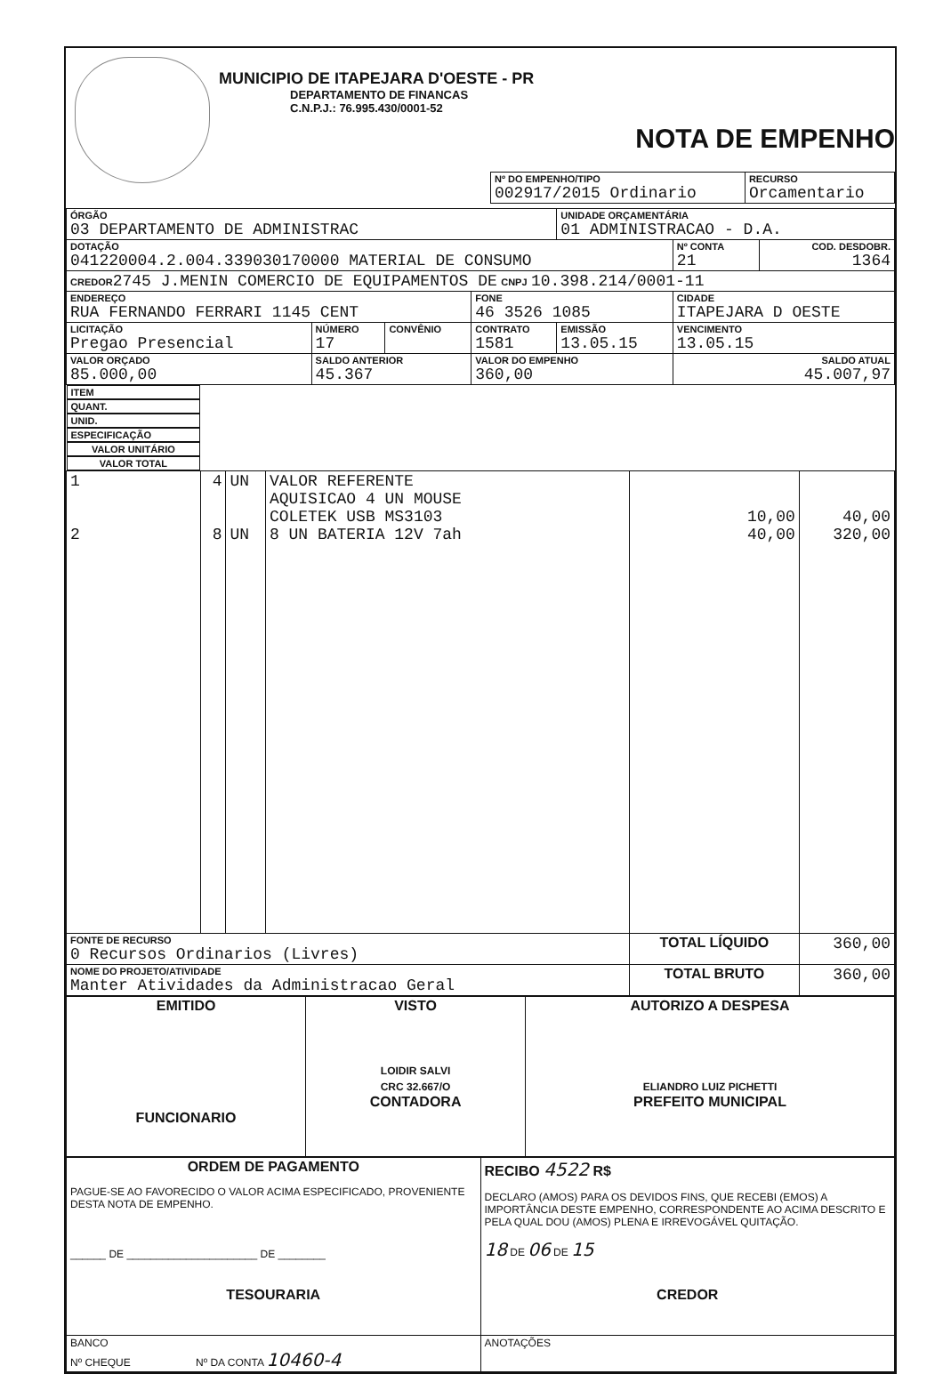MUNICIPIO DE ITAPEJARA D'OESTE - PR
DEPARTAMENTO DE FINANCAS
C.N.P.J.: 76.995.430/0001-52
NOTA DE EMPENHO
| Nº DO EMPENHO/TIPO 002917/2015 Ordinario | RECURSO Orcamentario |
| ÓRGÃO 03 DEPARTAMENTO DE ADMINISTRAC | | | | UNIDADE ORÇAMENTÁRIA 01 ADMINISTRACAO - D.A. | | |
| DOTAÇÃO 041220004.2.004.339030170000 MATERIAL DE CONSUMO | | | | | Nº CONTA 21 | COD. DESDOBR. 1364 |
| CREDOR 2745 J.MENIN COMERCIO DE EQUIPAMENTOS DE CNPJ 10.398.214/0001-11 | | | | | | |
| ENDEREÇO RUA FERNANDO FERRARI 1145 CENT | | | FONE 46 3526 1085 | | CIDADE ITAPEJARA D OESTE | |
| LICITAÇÃO Pregao Presencial | NÚMERO 17 | CONVÊNIO | CONTRATO 1581 | EMISSÃO 13.05.15 | VENCIMENTO 13.05.15 | |
| VALOR ORÇADO 85.000,00 | SALDO ANTERIOR 45.367 | | VALOR DO EMPENHO 360,00 | | SALDO ATUAL 45.007,97 | |
| ITEM | QUANT. | UNID. | ESPECIFICAÇÃO | VALOR UNITÁRIO | VALOR TOTAL |
| --- | --- | --- | --- | --- | --- |
| 1 2 | 4 8 | UN UN | VALOR REFERENTE AQUISICAO 4 UN MOUSE COLETEK USB MS3103 8 UN BATERIA 12V 7ah | 10,00 40,00 | 40,00 320,00 |
| FONTE DE RECURSO 0 Recursos Ordinarios (Livres) | | | | TOTAL LÍQUIDO | 360,00 |
| NOME DO PROJETO/ATIVIDADE Manter Atividades da Administracao Geral | | | | TOTAL BRUTO | 360,00 |
| EMITIDO FUNCIONARIO | VISTO LOIDIR SALVI CRC 32.667/O CONTADORA | AUTORIZO A DESPESA ELIANDRO LUIZ PICHETTI PREFEITO MUNICIPAL |
| ORDEM DE PAGAMENTO PAGUE-SE AO FAVORECIDO O VALOR ACIMA ESPECIFICADO, PROVENIENTE DESTA NOTA DE EMPENHO. ______ DE ______________________ DE ________ TESOURARIA | RECIBO 4522 R$ DECLARO (AMOS) PARA OS DEVIDOS FINS, QUE RECEBI (EMOS) A IMPORTÂNCIA DESTE EMPENHO, CORRESPONDENTE AO ACIMA DESCRITO E PELA QUAL DOU (AMOS) PLENA E IRREVOGÁVEL QUITAÇÃO. 18 DE 06 DE 15 CREDOR |
| BANCO Nº CHEQUE Nº DA CONTA 10460-4 | ANOTAÇÕES |